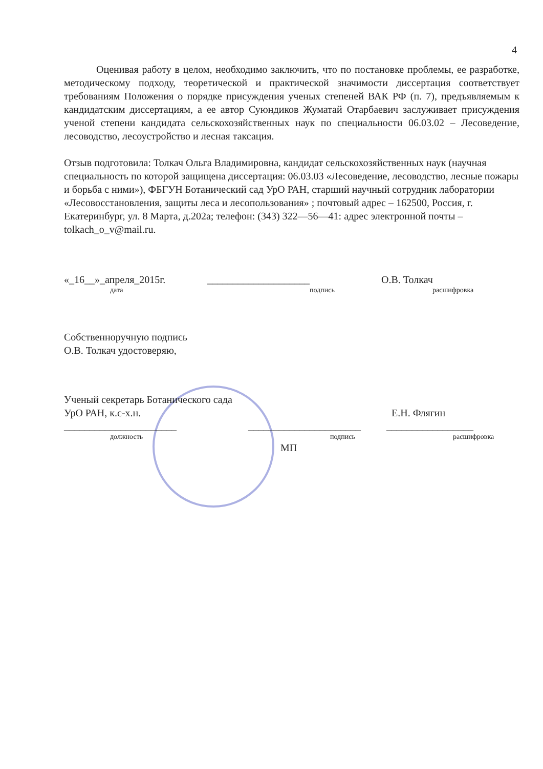4
Оценивая работу в целом, необходимо заключить, что по постановке проблемы, ее разработке, методическому подходу, теоретической и практической значимости диссертация соответствует требованиям Положения о порядке присуждения ученых степеней ВАК РФ (п. 7), предъявляемым к кандидатским диссертациям, а ее автор Суюндиков Жуматай Отарбаевич заслуживает присуждения ученой степени кандидата сельскохозяйственных наук по специальности 06.03.02 – Лесоведение, лесоводство, лесоустройство и лесная таксация.
Отзыв подготовила: Толкач Ольга Владимировна, кандидат сельскохозяйственных наук (научная специальность по которой защищена диссертация: 06.03.03 «Лесоведение, лесоводство, лесные пожары и борьба с ними»), ФБГУН Ботанический сад УрО РАН, старший научный сотрудник лаборатории «Лесовосстановления, защиты леса и лесопользования» ; почтовый адрес – 162500, Россия, г. Екатеринбург, ул. 8 Марта, д.202а; телефон: (343) 322—56—41: адрес электронной почты – tolkach_o_v@mail.ru.
«_16__»_апреля_2015г. ____________________ О.В. Толкач
дата подпись расшифровка
Собственноручную подпись
О.В. Толкач удостоверяю,
Ученый секретарь Ботанического сада
УрО РАН, к.с-х.н. Е.Н. Флягин
______________________ ______________________ _________________
должность подпись расшифровка
МП